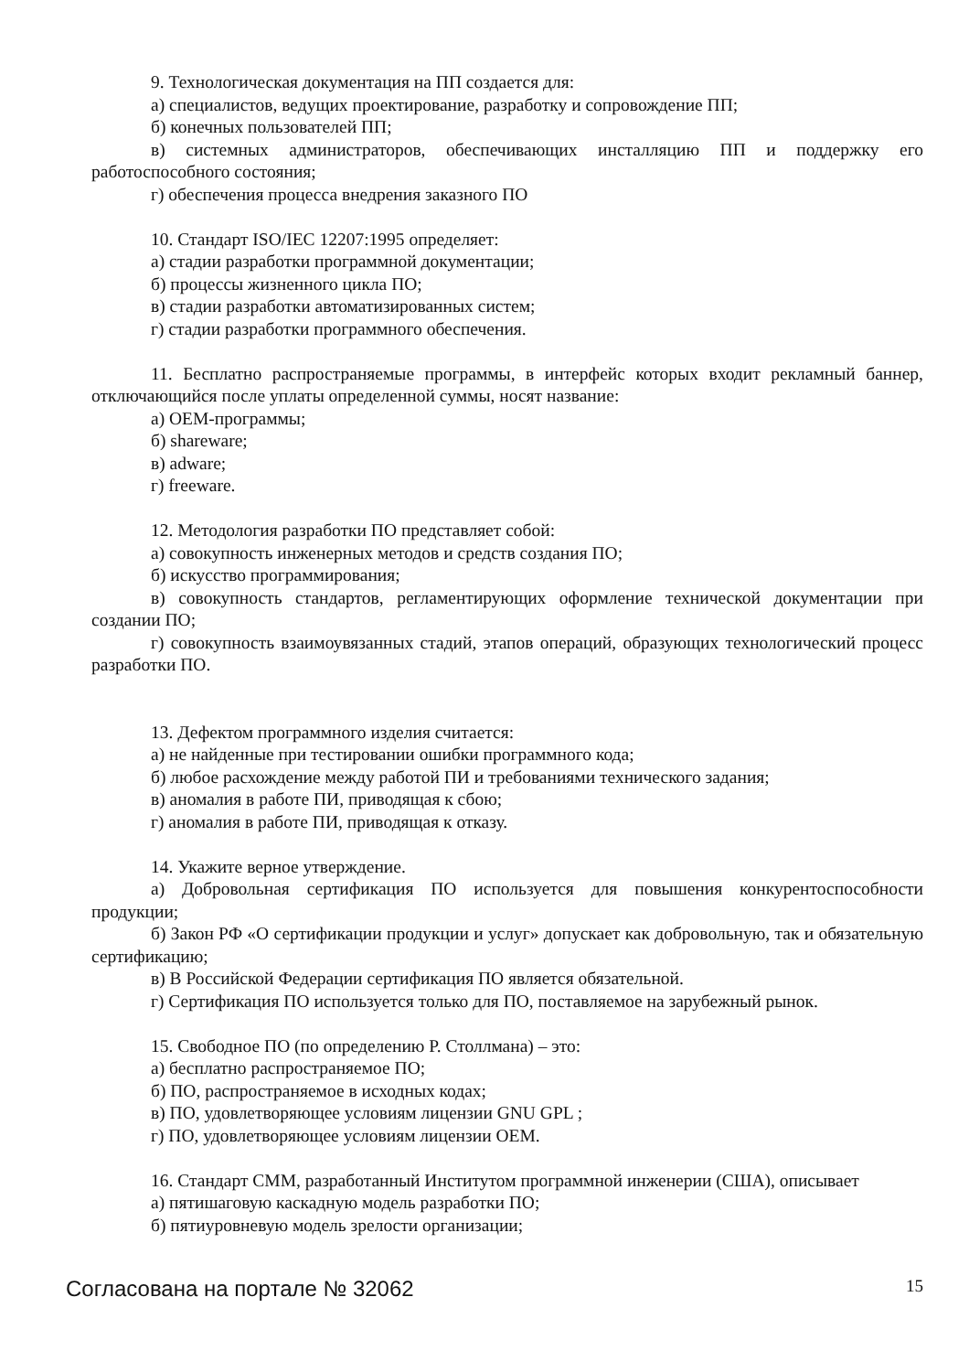9. Технологическая документация на ПП создается для:
а) специалистов, ведущих проектирование, разработку и сопровождение ПП;
б) конечных пользователей ПП;
в) системных администраторов, обеспечивающих инсталляцию ПП и поддержку его работоспособного состояния;
г) обеспечения процесса внедрения заказного ПО
10. Стандарт ISO/IEC 12207:1995 определяет:
а) стадии разработки программной документации;
б) процессы жизненного цикла ПО;
в) стадии разработки автоматизированных систем;
г) стадии разработки программного обеспечения.
11. Бесплатно распространяемые программы, в интерфейс которых входит рекламный баннер, отключающийся после уплаты определенной суммы, носят название:
а) OEM-программы;
б) shareware;
в) adware;
г) freeware.
12. Методология разработки ПО представляет собой:
а) совокупность инженерных методов и средств создания ПО;
б) искусство программирования;
в) совокупность стандартов, регламентирующих оформление технической документации при создании ПО;
г) совокупность взаимоувязанных стадий, этапов операций, образующих технологический процесс разработки ПО.
13. Дефектом программного изделия считается:
а) не найденные при тестировании ошибки программного кода;
б) любое расхождение между работой ПИ и требованиями технического задания;
в) аномалия в работе ПИ, приводящая к сбою;
г) аномалия в работе ПИ, приводящая к отказу.
14. Укажите верное утверждение.
а) Добровольная сертификация ПО используется для повышения конкурентоспособности продукции;
б) Закон РФ «О сертификации продукции и услуг» допускает как добровольную, так и обязательную сертификацию;
в) В Российской Федерации сертификация ПО является обязательной.
г) Сертификация ПО используется только для ПО, поставляемое на зарубежный рынок.
15. Свободное ПО (по определению Р. Столлмана) – это:
а) бесплатно распространяемое ПО;
б) ПО, распространяемое в исходных кодах;
в) ПО, удовлетворяющее условиям лицензии GNU GPL ;
г) ПО, удовлетворяющее условиям лицензии OEM.
16. Стандарт CMM, разработанный Институтом программной инженерии (США), описывает
а) пятишаговую каскадную модель разработки ПО;
б) пятиуровневую модель зрелости организации;
Согласована на портале № 32062 15